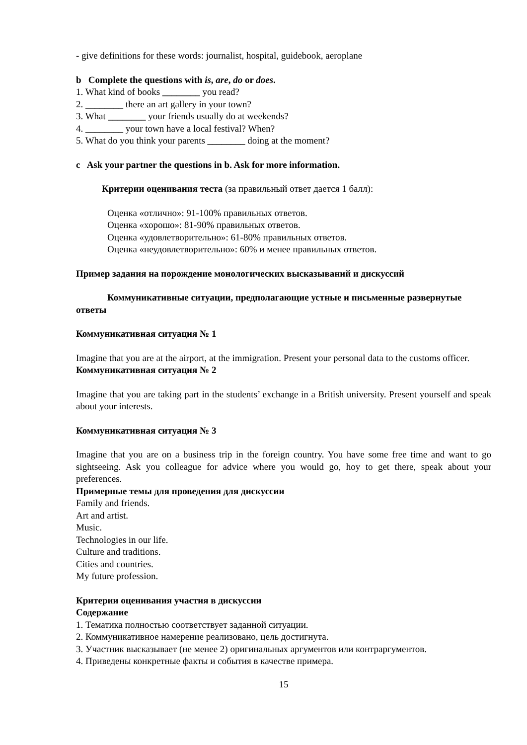- give definitions for these words: journalist, hospital, guidebook, aeroplane
b Complete the questions with is, are, do or does.
1. What kind of books ________ you read?
2. ________ there an art gallery in your town?
3. What ________ your friends usually do at weekends?
4. ________ your town have a local festival? When?
5. What do you think your parents ________ doing at the moment?
c Ask your partner the questions in b. Ask for more information.
Критерии оценивания теста (за правильный ответ дается 1 балл):
Оценка «отлично»: 91-100% правильных ответов.
Оценка «хорошо»: 81-90% правильных ответов.
Оценка «удовлетворительно»: 61-80% правильных ответов.
Оценка «неудовлетворительно»: 60% и менее правильных ответов.
Пример задания на порождение монологических высказываний и дискуссий
Коммуникативные ситуации, предполагающие устные и письменные развернутые ответы
Коммуникативная ситуация № 1
Imagine that you are at the airport, at the immigration. Present your personal data to the customs officer.
Коммуникативная ситуация № 2
Imagine that you are taking part in the students’ exchange in a British university. Present yourself and speak about your interests.
Коммуникативная ситуация № 3
Imagine that you are on a business trip in the foreign country. You have some free time and want to go sightseeing. Ask you colleague for advice where you would go, hoy to get there, speak about your preferences.
Примерные темы для проведения для дискуссии
Family and friends.
Art and artist.
Music.
Technologies in our life.
Culture and traditions.
Cities and countries.
My future profession.
Критерии оценивания участия в дискуссии
Содержание
1. Тематика полностью соответствует заданной ситуации.
2. Коммуникативное намерение реализовано, цель достигнута.
3. Участник высказывает (не менее 2) оригинальных аргументов или контраргументов.
4. Приведены конкретные факты и события в качестве примера.
15